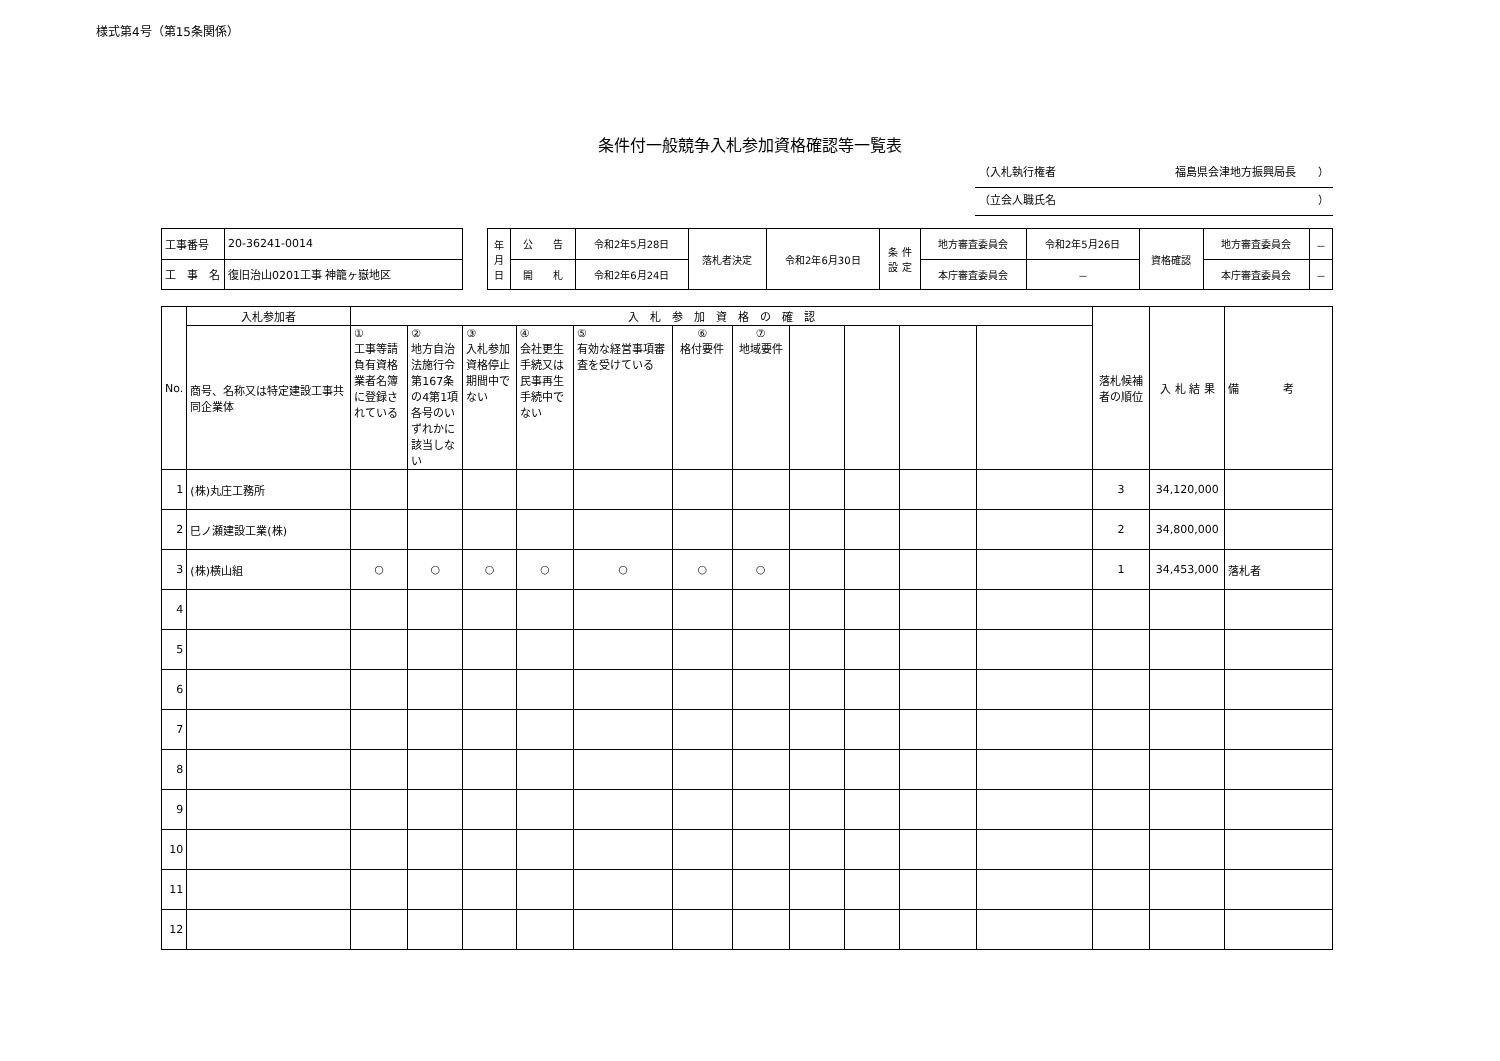様式第4号（第15条関係）
条件付一般競争入札参加資格確認等一覧表
（入札執行権者 福島県会津地方振興局長　　）
（立会人職氏名 ）
| 工事番号 | 20-36241-0014 |
| 工 事 名 | 復旧治山0201工事 神籠ヶ嶽地区 |
| 年 月 日 | 公 告 | 令和2年5月28日 | 落札者決定 | 令和2年6月30日 | 条 件 設 定 | 地方審査委員会 | 令和2年5月26日 | 資格確認 | 地方審査委員会 | － |
| | 開 札 | 令和2年6月24日 | | | | 本庁審査委員会 | － | | 本庁審査委員会 | － |
| No. | 入札参加者 | 入 札 参 加 資 格 の 確 認 | | | | | | | | | | | 落札候補者の順位 | 入 札 結 果 | 備 考 |
| --- | --- | --- | --- | --- | --- | --- | --- | --- | --- | --- | --- | --- | --- | --- | --- |
| | 商号、名称又は特定建設工事共同企業体 | ① 工事等請負有資格業者名簿に登録されている | ② 地方自治法施行令第167条の4第1項各号のいずれかに該当しない | ③ 入札参加資格停止期間中でない | ④ 会社更生手続又は民事再生手続中でない | ⑤ 有効な経営事項審査を受けている | ⑥ 格付要件 | ⑦ 地域要件 | | | | | | | |
| 1 | (株)丸庄工務所 | | | | | | | | | | | | 3 | 34,120,000 | |
| 2 | 巳ノ瀬建設工業(株) | | | | | | | | | | | | 2 | 34,800,000 | |
| 3 | (株)横山組 | ○ | ○ | ○ | ○ | ○ | ○ | ○ | | | | | 1 | 34,453,000 | 落札者 |
| 4 | | | | | | | | | | | | | | | |
| 5 | | | | | | | | | | | | | | | |
| 6 | | | | | | | | | | | | | | | |
| 7 | | | | | | | | | | | | | | | |
| 8 | | | | | | | | | | | | | | | |
| 9 | | | | | | | | | | | | | | | |
| 10 | | | | | | | | | | | | | | | |
| 11 | | | | | | | | | | | | | | | |
| 12 | | | | | | | | | | | | | | | |